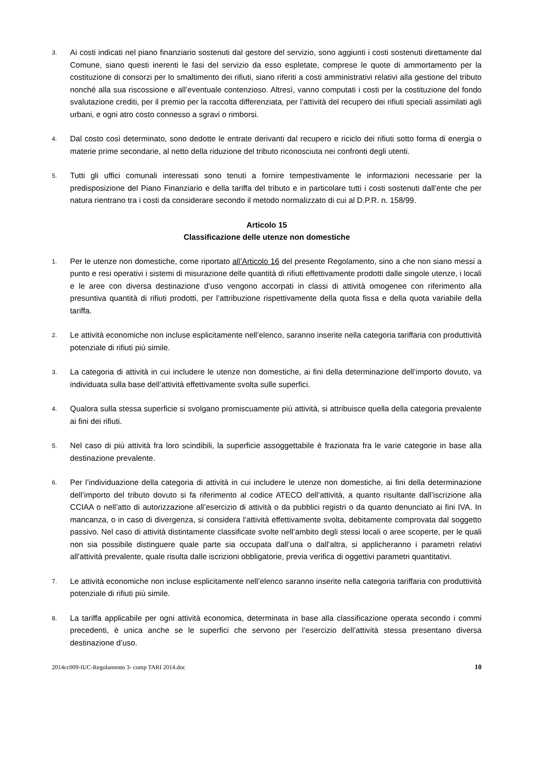3. Ai costi indicati nel piano finanziario sostenuti dal gestore del servizio, sono aggiunti i costi sostenuti direttamente dal Comune, siano questi inerenti le fasi del servizio da esso espletate, comprese le quote di ammortamento per la costituzione di consorzi per lo smaltimento dei rifiuti, siano riferiti a costi amministrativi relativi alla gestione del tributo nonché alla sua riscossione e all’eventuale contenzioso. Altresì, vanno computati i costi per la costituzione del fondo svalutazione crediti, per il premio per la raccolta differenziata, per l’attività del recupero dei rifiuti speciali assimilati agli urbani, e ogni atro costo connesso a sgravi o rimborsi.
4. Dal costo così determinato, sono dedotte le entrate derivanti dal recupero e riciclo dei rifiuti sotto forma di energia o materie prime secondarie, al netto della riduzione del tributo riconosciuta nei confronti degli utenti.
5. Tutti gli uffici comunali interessati sono tenuti a fornire tempestivamente le informazioni necessarie per la predisposizione del Piano Finanziario e della tariffa del tributo e in particolare tutti i costi sostenuti dall’ente che per natura rientrano tra i costi da considerare secondo il metodo normalizzato di cui al D.P.R. n. 158/99.
Articolo 15
Classificazione delle utenze non domestiche
1. Per le utenze non domestiche, come riportato all’Articolo 16 del presente Regolamento, sino a che non siano messi a punto e resi operativi i sistemi di misurazione delle quantità di rifiuti effettivamente prodotti dalle singole utenze, i locali e le aree con diversa destinazione d’uso vengono accorpati in classi di attività omogenee con riferimento alla presuntiva quantità di rifiuti prodotti, per l’attribuzione rispettivamente della quota fissa e della quota variabile della tariffa.
2. Le attività economiche non incluse esplicitamente nell’elenco, saranno inserite nella categoria tariffaria con produttività potenziale di rifiuti più simile.
3. La categoria di attività in cui includere le utenze non domestiche, ai fini della determinazione dell’importo dovuto, va individuata sulla base dell’attività effettivamente svolta sulle superfici.
4. Qualora sulla stessa superficie si svolgano promiscuamente più attività, si attribuisce quella della categoria prevalente ai fini dei rifiuti.
5. Nel caso di più attività fra loro scindibili, la superficie assoggettabile è frazionata fra le varie categorie in base alla destinazione prevalente.
6. Per l’individuazione della categoria di attività in cui includere le utenze non domestiche, ai fini della determinazione dell’importo del tributo dovuto si fa riferimento al codice ATECO dell’attività, a quanto risultante dall’iscrizione alla CCIAA o nell’atto di autorizzazione all’esercizio di attività o da pubblici registri o da quanto denunciato ai fini IVA. In mancanza, o in caso di divergenza, si considera l’attività effettivamente svolta, debitamente comprovata dal soggetto passivo. Nel caso di attività distintamente classificate svolte nell’ambito degli stessi locali o aree scoperte, per le quali non sia possibile distinguere quale parte sia occupata dall’una o dall’altra, si applicheranno i parametri relativi all’attività prevalente, quale risulta dalle iscrizioni obbligatorie, previa verifica di oggettivi parametri quantitativi.
7. Le attività economiche non incluse esplicitamente nell’elenco saranno inserite nella categoria tariffaria con produttività potenziale di rifiuti più simile.
8. La tariffa applicabile per ogni attività economica, determinata in base alla classificazione operata secondo i commi precedenti, è unica anche se le superfici che servono per l’esercizio dell’attività stessa presentano diversa destinazione d’uso.
2014cc009-IUC-Regolamento 3- comp TARI 2014.doc 10